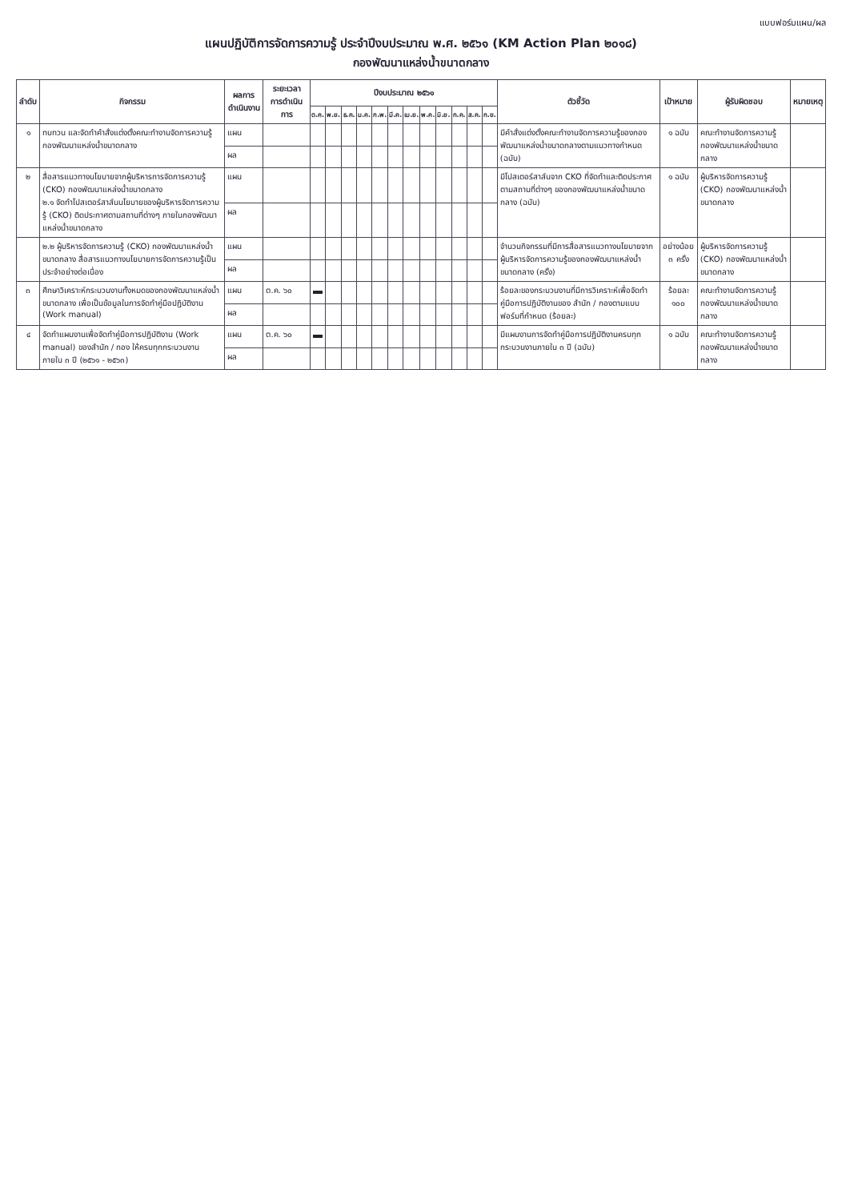แบบฟอร์มแผน/ผล
แผนปฏิบัติการจัดการความรู้ ประจำปีงบประมาณ พ.ศ. ๒๕๖๑ (KM Action Plan ๒๐๑๘)
กองพัฒนาแหล่งน้ำขนาดกลาง
| ลำดับ | กิจกรรม | ผลการดำเนินงาน | ระยะเวลา การดำเนินการ | ปีงบประมาณ ๒๕๖๑ | | | | | | | | | | | | ตัวชี้วัด | เป้าหมาย | ผู้รับผิดชอบ | หมายเหตุ |
| --- | --- | --- | --- | --- | --- | --- | --- | --- | --- | --- | --- | --- | --- | --- | --- | --- | --- | --- | --- |
| | | | | ต.ค. | พ.ย. | ธ.ค. | ม.ค. | ก.พ. | มี.ค. | เม.ย. | พ.ค. | มิ.ย. | ก.ค. | ส.ค. | ก.ย. | | | | |
| ๑ | ทบทวน และจัดทำคำสั่งแต่งตั้งคณะทำงานจัดการความรู้ กองพัฒนาแหล่งน้ำขนาดกลาง | แผน | | | | | | | | | | | | | | มีคำสั่งแต่งตั้งคณะทำงานจัดการความรู้ของกองพัฒนาแหล่งน้ำขนาดกลางตามแนวทางกำหนด (ฉบับ) | ๑ ฉบับ | คณะทำงานจัดการความรู้ กองพัฒนาแหล่งน้ำขนาดกลาง | |
| | | ผล | | | | | | | | | | | | | | | | | |
| ๒ | สื่อสารแนวทางนโยบายจากผู้บริหารการจัดการความรู้ (CKO) กองพัฒนาแหล่งน้ำขนาดกลาง ๒.๑ จัดทำโปสเตอร์สาส์นนโยบายของผู้บริหารจัดการความรู้ (CKO) ติดประกาศตามสถานที่ต่างๆ ภายในกองพัฒนาแหล่งน้ำขนาดกลาง | แผน | | | | | | | | | | | | | | มีโปสเตอร์สาส์นจาก CKO ที่จัดทำและติดประกาศตามสถานที่ต่างๆ ของกองพัฒนาแหล่งน้ำขนาดกลาง (ฉบับ) | ๑ ฉบับ | ผู้บริหารจัดการความรู้ (CKO) กองพัฒนาแหล่งน้ำขนาดกลาง | |
| | | ผล | | | | | | | | | | | | | | | | | |
| | ๒.๒ ผู้บริหารจัดการความรู้ (CKO) กองพัฒนาแหล่งน้ำขนาดกลาง สื่อสารแนวทางนโยบายการจัดการความรู้เป็นประจำอย่างต่อเนื่อง | แผน | | | | | | | | | | | | | | จำนวนกิจกรรมที่มีการสื่อสารแนวทางนโยบายจากผู้บริหารจัดการความรู้ของกองพัฒนาแหล่งน้ำขนาดกลาง (ครั้ง) | อย่างน้อย ๓ ครั้ง | ผู้บริหารจัดการความรู้ (CKO) กองพัฒนาแหล่งน้ำขนาดกลาง | |
| | | ผล | | | | | | | | | | | | | | | | | |
| ๓ | ศึกษาวิเคราะห์กระบวนงานทั้งหมดของกองพัฒนาแหล่งน้ำขนาดกลาง เพื่อเป็นข้อมูลในการจัดทำคู่มือปฏิบัติงาน (Work manual) | แผน | ต.ค. ๖๐ | | | | | | | | | | | | | ร้อยละของกระบวนงานที่มีการวิเคราะห์เพื่อจัดทำคู่มือการปฏิบัติงานของ สำนัก / กองตามแบบฟอร์มที่กำหนด (ร้อยละ) | ร้อยละ ๑๐๐ | คณะทำงานจัดการความรู้ กองพัฒนาแหล่งน้ำขนาดกลาง | |
| | | ผล | | | | | | | | | | | | | | | | | |
| ๔ | จัดทำแผนงานเพื่อจัดทำคู่มือการปฏิบัติงาน (Work manual) ของสำนัก / กอง ให้ครบทุกกระบวนงาน ภายใน ๓ ปี (๒๕๖๑ - ๒๕๖๓) | แผน | ต.ค. ๖๐ | | | | | | | | | | | | | มีแผนงานการจัดทำคู่มือการปฏิบัติงานครบทุกกระบวนงานภายใน ๓ ปี (ฉบับ) | ๑ ฉบับ | คณะทำงานจัดการความรู้ กองพัฒนาแหล่งน้ำขนาดกลาง | |
| | | ผล | | | | | | | | | | | | | | | | | |